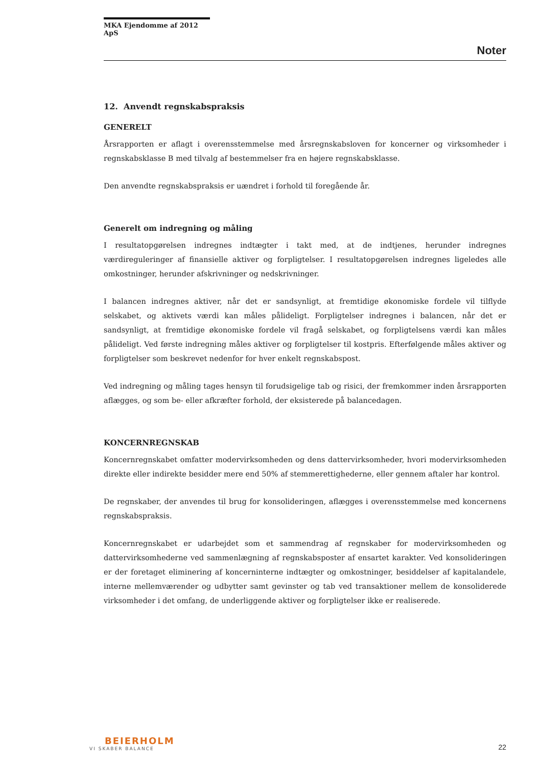MKA Ejendomme af 2012 ApS
Noter
12. Anvendt regnskabspraksis
GENERELT
Årsrapporten er aflagt i overensstemmelse med årsregnskabsloven for koncerner og virksomheder i regnskabsklasse B med tilvalg af bestemmelser fra en højere regnskabsklasse.
Den anvendte regnskabspraksis er uændret i forhold til foregående år.
Generelt om indregning og måling
I resultatopgørelsen indregnes indtægter i takt med, at de indtjenes, herunder indregnes værdireguleringer af finansielle aktiver og forpligtelser. I resultatopgørelsen indregnes ligeledes alle omkostninger, herunder afskrivninger og nedskrivninger.
I balancen indregnes aktiver, når det er sandsynligt, at fremtidige økonomiske fordele vil tilflyde selskabet, og aktivets værdi kan måles pålideligt. Forpligtelser indregnes i balancen, når det er sandsynligt, at fremtidige økonomiske fordele vil fragå selskabet, og forpligtelsens værdi kan måles pålideligt. Ved første indregning måles aktiver og forpligtelser til kostpris. Efterfølgende måles aktiver og forpligtelser som beskrevet nedenfor for hver enkelt regnskabspost.
Ved indregning og måling tages hensyn til forudsigelige tab og risici, der fremkommer inden årsrapporten aflægges, og som be- eller afkræfter forhold, der eksisterede på balancedagen.
KONCERNREGNSKAB
Koncernregnskabet omfatter modervirksomheden og dens dattervirksomheder, hvori modervirksomheden direkte eller indirekte besidder mere end 50% af stemmerettighederne, eller gennem aftaler har kontrol.
De regnskaber, der anvendes til brug for konsolideringen, aflægges i overensstemmelse med koncernens regnskabspraksis.
Koncernregnskabet er udarbejdet som et sammendrag af regnskaber for modervirksomheden og dattervirksomhederne ved sammenlægning af regnskabsposter af ensartet karakter. Ved konsolideringen er der foretaget eliminering af koncerninterne indtægter og omkostninger, besiddelser af kapitalandele, interne mellemværender og udbytter samt gevinster og tab ved transaktioner mellem de konsoliderede virksomheder i det omfang, de underliggende aktiver og forpligtelser ikke er realiserede.
BEIERHOLM
VI SKABER BALANCE
22